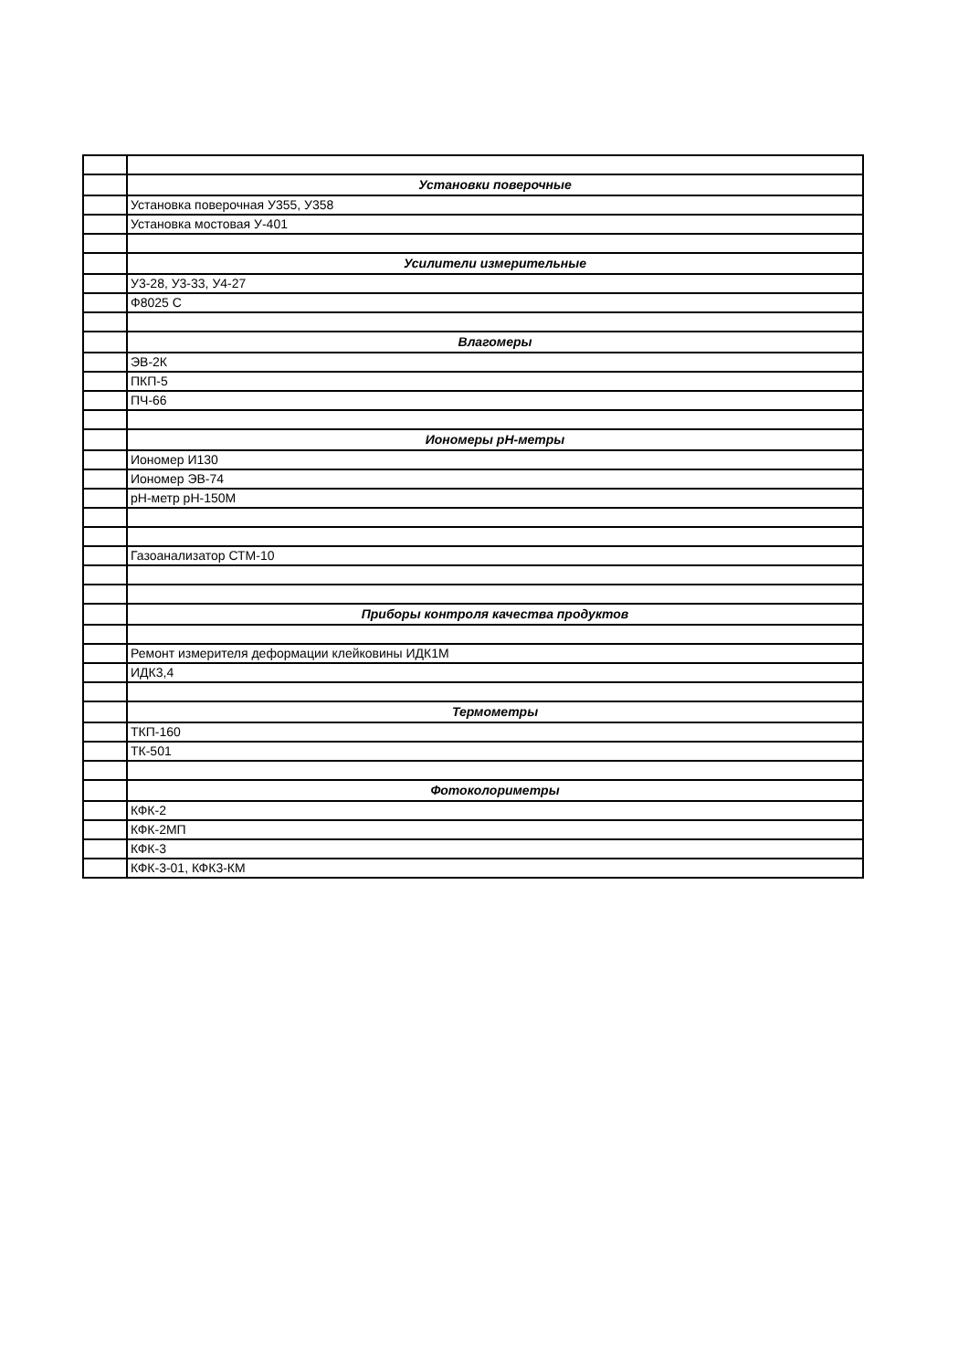| | Установки поверочные |
| | Установка поверочная У355, У358 |
| | Установка мостовая У-401 |
| | Усилители измерительные |
| | У3-28, У3-33, У4-27 |
| | Ф8025 С |
| | Влагомеры |
| | ЭВ-2К |
| | ПКП-5 |
| | ПЧ-66 |
| | Иономеры pH-метры |
| | Иономер И130 |
| | Иономер ЭВ-74 |
| | pH-метр pH-150M |
| | Газоанализатор СТМ-10 |
| | Приборы контроля качества продуктов |
| | Ремонт измерителя деформации клейковины ИДК1М |
| | ИДК3,4 |
| | Термометры |
| | ТКП-160 |
| | ТК-501 |
| | Фотоколориметры |
| | КФК-2 |
| | КФК-2МП |
| | КФК-3 |
| | КФК-3-01, КФК3-КМ |